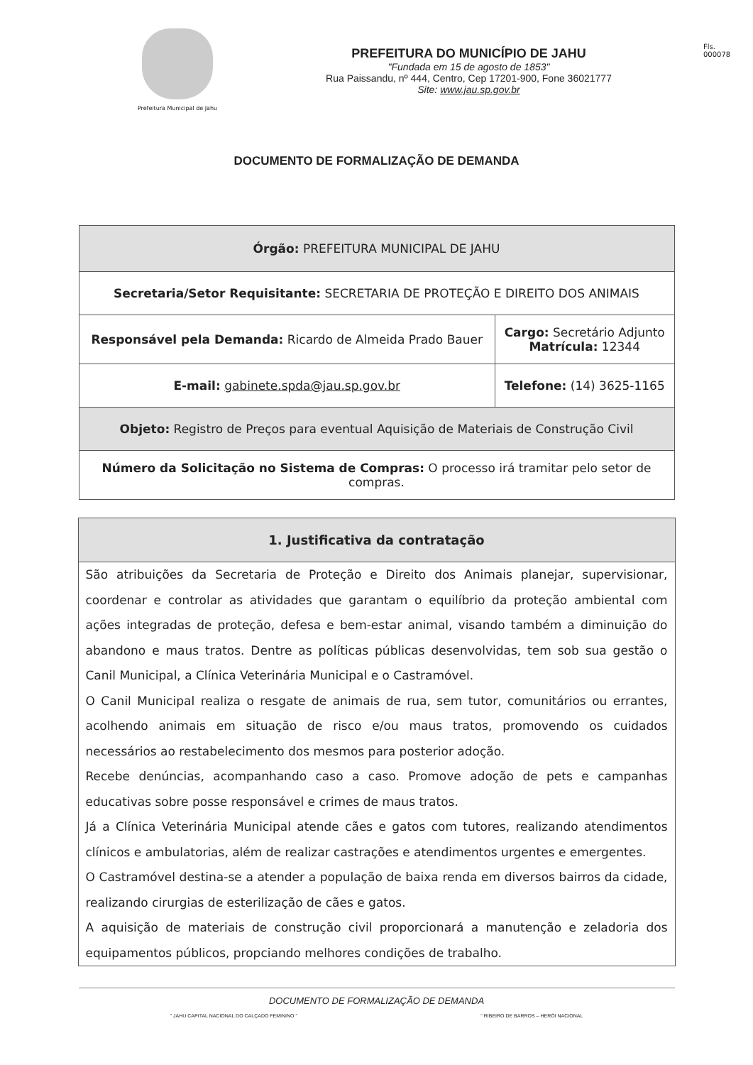Prefeitura Municipal de Jahu
PREFEITURA DO MUNICÍPIO DE JAHU
"Fundada em 15 de agosto de 1853"
Rua Paissandu, nº 444, Centro, Cep 17201-900, Fone 36021777
Site: www.jau.sp.gov.br
Fls.
000078
DOCUMENTO DE FORMALIZAÇÃO DE DEMANDA
| Órgão: PREFEITURA MUNICIPAL DE JAHU | |
| Secretaria/Setor Requisitante: SECRETARIA DE PROTEÇÃO E DIREITO DOS ANIMAIS | |
| Responsável pela Demanda: Ricardo de Almeida Prado Bauer | Cargo: Secretário Adjunto Matrícula: 12344 |
| E-mail: gabinete.spda@jau.sp.gov.br | Telefone: (14) 3625-1165 |
| Objeto: Registro de Preços para eventual Aquisição de Materiais de Construção Civil | |
| Número da Solicitação no Sistema de Compras: O processo irá tramitar pelo setor de compras. | |
1. Justificativa da contratação
São atribuições da Secretaria de Proteção e Direito dos Animais planejar, supervisionar, coordenar e controlar as atividades que garantam o equilíbrio da proteção ambiental com ações integradas de proteção, defesa e bem-estar animal, visando também a diminuição do abandono e maus tratos. Dentre as políticas públicas desenvolvidas, tem sob sua gestão o Canil Municipal, a Clínica Veterinária Municipal e o Castramóvel.
O Canil Municipal realiza o resgate de animais de rua, sem tutor, comunitários ou errantes, acolhendo animais em situação de risco e/ou maus tratos, promovendo os cuidados necessários ao restabelecimento dos mesmos para posterior adoção.
Recebe denúncias, acompanhando caso a caso. Promove adoção de pets e campanhas educativas sobre posse responsável e crimes de maus tratos.
Já a Clínica Veterinária Municipal atende cães e gatos com tutores, realizando atendimentos clínicos e ambulatorias, além de realizar castrações e atendimentos urgentes e emergentes.
O Castramóvel destina-se a atender a população de baixa renda em diversos bairros da cidade, realizando cirurgias de esterilização de cães e gatos.
A aquisição de materiais de construção civil proporcionará a manutenção e zeladoria dos equipamentos públicos, propciando melhores condições de trabalho.
DOCUMENTO DE FORMALIZAÇÃO DE DEMANDA
" JAHU CAPITAL NACIONAL DO CALÇADO FEMININO " " RIBEIRO DE BARROS – HERÓI NACIONAL